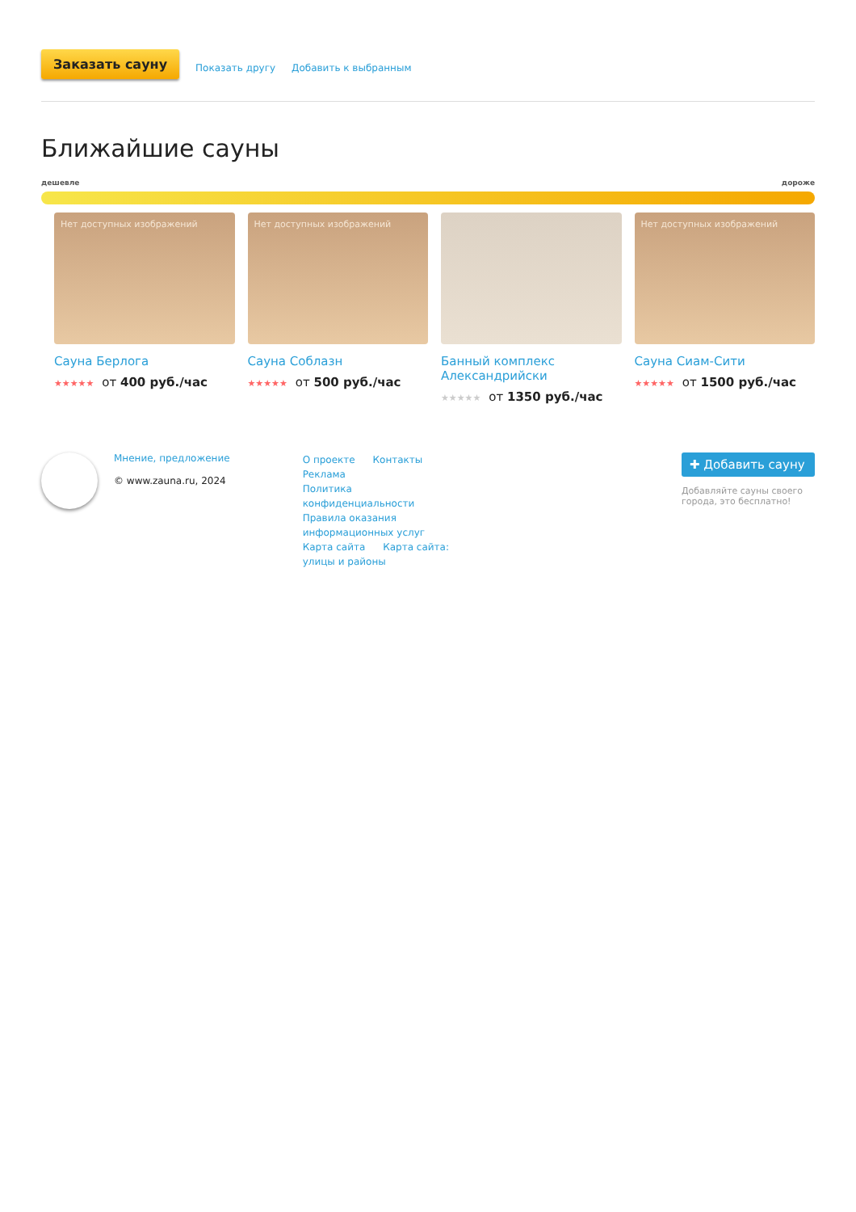Заказать сауну Показать другу Добавить к выбранным
Ближайшие сауны
дешевле дороже
Нет доступных изображений
Сауна Берлога
★★★★★ от 400 руб./час
Нет доступных изображений
Сауна Соблазн
★★★★★ от 500 руб./час
Банный комплекс Александрийски
★★★★★ от 1350 руб./час
Нет доступных изображений
Сауна Сиам-Сити
★★★★★ от 1500 руб./час
Мнение, предложение
© www.zauna.ru, 2024
О проекте Контакты Реклама
Политика конфиденциальности
Правила оказания информационных услуг
Карта сайта Карта сайта: улицы и районы
✚ Добавить сауну
Добавляйте сауны своего города, это бесплатно!